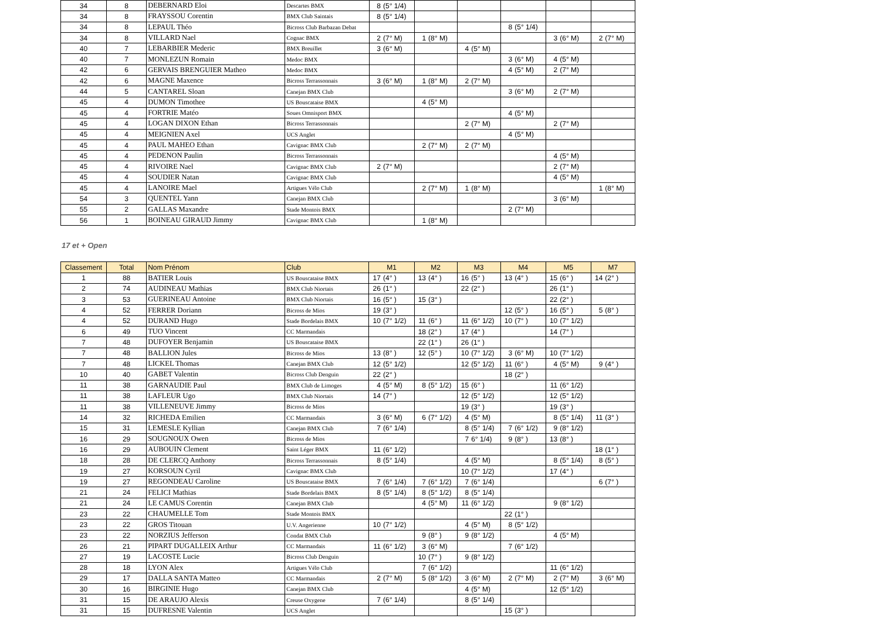| 34 | 8 | DEBERNARD Eloi | Descartes BMX | 8 | (5° 1/4) | | | | | | | | | | |
| 34 | 8 | FRAYSSOU Corentin | BMX Club Saintais | 8 | (5° 1/4) | | | | | | | | | | |
| 34 | 8 | LEPAUL Théo | Bicross Club Barbazan Debat | | | | | | | 8 | (5° 1/4) | | | | |
| 34 | 8 | VILLARD Nael | Cognac BMX | 2 | (7° M) | 1 | (8° M) | | | | | 3 | (6° M) | 2 | (7° M) |
| 40 | 7 | LEBARBIER Mederic | BMX Breuillet | 3 | (6° M) | | | 4 | (5° M) | | | | | | |
| 40 | 7 | MONLEZUN Romain | Medoc BMX | | | | | | | 3 | (6° M) | 4 | (5° M) | | |
| 42 | 6 | GERVAIS BRENGUIER Matheo | Medoc BMX | | | | | | | 4 | (5° M) | 2 | (7° M) | | |
| 42 | 6 | MAGNE Maxence | Bicross Terrassonnais | 3 | (6° M) | 1 | (8° M) | 2 | (7° M) | | | | | | |
| 44 | 5 | CANTAREL Sloan | Canejan BMX Club | | | | | | | 3 | (6° M) | 2 | (7° M) | | |
| 45 | 4 | DUMON Timothee | US Bouscataise BMX | | | 4 | (5° M) | | | | | | | | |
| 45 | 4 | FORTRIE Matéo | Soues Omnisport BMX | | | | | | | 4 | (5° M) | | | | |
| 45 | 4 | LOGAN DIXON Ethan | Bicross Terrassonnais | | | | | 2 | (7° M) | | | 2 | (7° M) | | |
| 45 | 4 | MEIGNIEN Axel | UCS Anglet | | | | | | | 4 | (5° M) | | | | |
| 45 | 4 | PAUL MAHEO Ethan | Cavignac BMX Club | | | 2 | (7° M) | 2 | (7° M) | | | | | | |
| 45 | 4 | PEDENON Paulin | Bicross Terrassonnais | | | | | | | | | 4 | (5° M) | | |
| 45 | 4 | RIVOIRE Nael | Cavignac BMX Club | 2 | (7° M) | | | | | | | 2 | (7° M) | | |
| 45 | 4 | SOUDIER Natan | Cavignac BMX Club | | | | | | | | | 4 | (5° M) | | |
| 45 | 4 | LANOIRE Mael | Artigues Vélo Club | | | 2 | (7° M) | 1 | (8° M) | | | | | 1 | (8° M) |
| 54 | 3 | QUENTEL Yann | Canejan BMX Club | | | | | | | | | 3 | (6° M) | | |
| 55 | 2 | GALLAS Maxandre | Stade Montois BMX | | | | | | | 2 | (7° M) | | | | |
| 56 | 1 | BOINEAU GIRAUD Jimmy | Cavignac BMX Club | | | 1 | (8° M) | | | | | | | | |
17 et + Open
| Classement | Total | Nom Prénom | Club | M1 | | M2 | | M3 | | M4 | | M5 | | M7 | |
| --- | --- | --- | --- | --- | --- | --- | --- | --- | --- | --- | --- | --- | --- | --- | --- |
| 1 | 88 | BATIER Louis | US Bouscataise BMX | 17 | (4° ) | 13 | (4° ) | 16 | (5° ) | 13 | (4° ) | 15 | (6° ) | 14 | (2° ) |
| 2 | 74 | AUDINEAU Mathias | BMX Club Niortais | 26 | (1° ) | | | 22 | (2° ) | | | 26 | (1° ) | | |
| 3 | 53 | GUERINEAU Antoine | BMX Club Niortais | 16 | (5° ) | 15 | (3° ) | | | | | 22 | (2° ) | | |
| 4 | 52 | FERRER Doriann | Bicross de Mios | 19 | (3° ) | | | | | 12 | (5° ) | 16 | (5° ) | 5 | (8° ) |
| 4 | 52 | DURAND Hugo | Stade Bordelais BMX | 10 | (7° 1/2) | 11 | (6° ) | 11 | (6° 1/2) | 10 | (7° ) | 10 | (7° 1/2) | | |
| 6 | 49 | TUO Vincent | CC Marmandais | | | 18 | (2° ) | 17 | (4° ) | | | 14 | (7° ) | | |
| 7 | 48 | DUFOYER Benjamin | US Bouscataise BMX | | | 22 | (1° ) | 26 | (1° ) | | | | | | |
| 7 | 48 | BALLION Jules | Bicross de Mios | 13 | (8° ) | 12 | (5° ) | 10 | (7° 1/2) | 3 | (6° M) | 10 | (7° 1/2) | | |
| 7 | 48 | LICKEL Thomas | Canejan BMX Club | 12 | (5° 1/2) | | | 12 | (5° 1/2) | 11 | (6° ) | 4 | (5° M) | 9 | (4° ) |
| 10 | 40 | GABET Valentin | Bicross Club Denguin | 22 | (2° ) | | | | | 18 | (2° ) | | | | |
| 11 | 38 | GARNAUDIE Paul | BMX Club de Limoges | 4 | (5° M) | 8 | (5° 1/2) | 15 | (6° ) | | | 11 | (6° 1/2) | | |
| 11 | 38 | LAFLEUR Ugo | BMX Club Niortais | 14 | (7° ) | | | 12 | (5° 1/2) | | | 12 | (5° 1/2) | | |
| 11 | 38 | VILLENEUVE Jimmy | Bicross de Mios | | | | | 19 | (3° ) | | | 19 | (3° ) | | |
| 14 | 32 | RICHEDA Emilien | CC Marmandais | 3 | (6° M) | 6 | (7° 1/2) | 4 | (5° M) | | | 8 | (5° 1/4) | 11 | (3° ) |
| 15 | 31 | LEMESLE Kyllian | Canejan BMX Club | 7 | (6° 1/4) | | | 8 | (5° 1/4) | 7 | (6° 1/2) | 9 | (8° 1/2) | | |
| 16 | 29 | SOUGNOUX Owen | Bicross de Mios | | | | | 7 | 6° 1/4) | 9 | (8° ) | 13 | (8° ) | | |
| 16 | 29 | AUBOUIN Clement | Saint Léger BMX | 11 | (6° 1/2) | | | | | | | | | 18 | (1° ) |
| 18 | 28 | DE CLERCQ Anthony | Bicross Terrassonnais | 8 | (5° 1/4) | | | 4 | (5° M) | | | 8 | (5° 1/4) | 8 | (5° ) |
| 19 | 27 | KORSOUN Cyril | Cavignac BMX Club | | | | | 10 | (7° 1/2) | | | 17 | (4° ) | | |
| 19 | 27 | REGONDEAU Caroline | US Bouscataise BMX | 7 | (6° 1/4) | 7 | (6° 1/2) | 7 | (6° 1/4) | | | | | 6 | (7° ) |
| 21 | 24 | FELICI Mathias | Stade Bordelais BMX | 8 | (5° 1/4) | 8 | (5° 1/2) | 8 | (5° 1/4) | | | | | | |
| 21 | 24 | LE CAMUS Corentin | Canejan BMX Club | | | 4 | (5° M) | 11 | (6° 1/2) | | | 9 | (8° 1/2) | | |
| 23 | 22 | CHAUMELLE Tom | Stade Montois BMX | | | | | | | 22 | (1° ) | | | | |
| 23 | 22 | GROS Titouan | U.V. Angerienne | 10 | (7° 1/2) | | | 4 | (5° M) | 8 | (5° 1/2) | | | | |
| 23 | 22 | NORZIUS Jefferson | Condat BMX Club | | | 9 | (8° ) | 9 | (8° 1/2) | | | 4 | (5° M) | | |
| 26 | 21 | PIPART DUGALLEIX Arthur | CC Marmandais | 11 | (6° 1/2) | 3 | (6° M) | | | 7 | (6° 1/2) | | | | |
| 27 | 19 | LACOSTE Lucie | Bicross Club Denguin | | | 10 | (7° ) | 9 | (8° 1/2) | | | | | | |
| 28 | 18 | LYON Alex | Artigues Vélo Club | | | 7 | (6° 1/2) | | | | | 11 | (6° 1/2) | | |
| 29 | 17 | DALLA SANTA Matteo | CC Marmandais | 2 | (7° M) | 5 | (8° 1/2) | 3 | (6° M) | 2 | (7° M) | 2 | (7° M) | 3 | (6° M) |
| 30 | 16 | BIRGINIE Hugo | Canejan BMX Club | | | | | 4 | (5° M) | | | 12 | (5° 1/2) | | |
| 31 | 15 | DE ARAUJO Alexis | Creuse Oxygene | 7 | (6° 1/4) | | | 8 | (5° 1/4) | | | | | | |
| 31 | 15 | DUFRESNE Valentin | UCS Anglet | | | | | | | 15 | (3° ) | | | | |